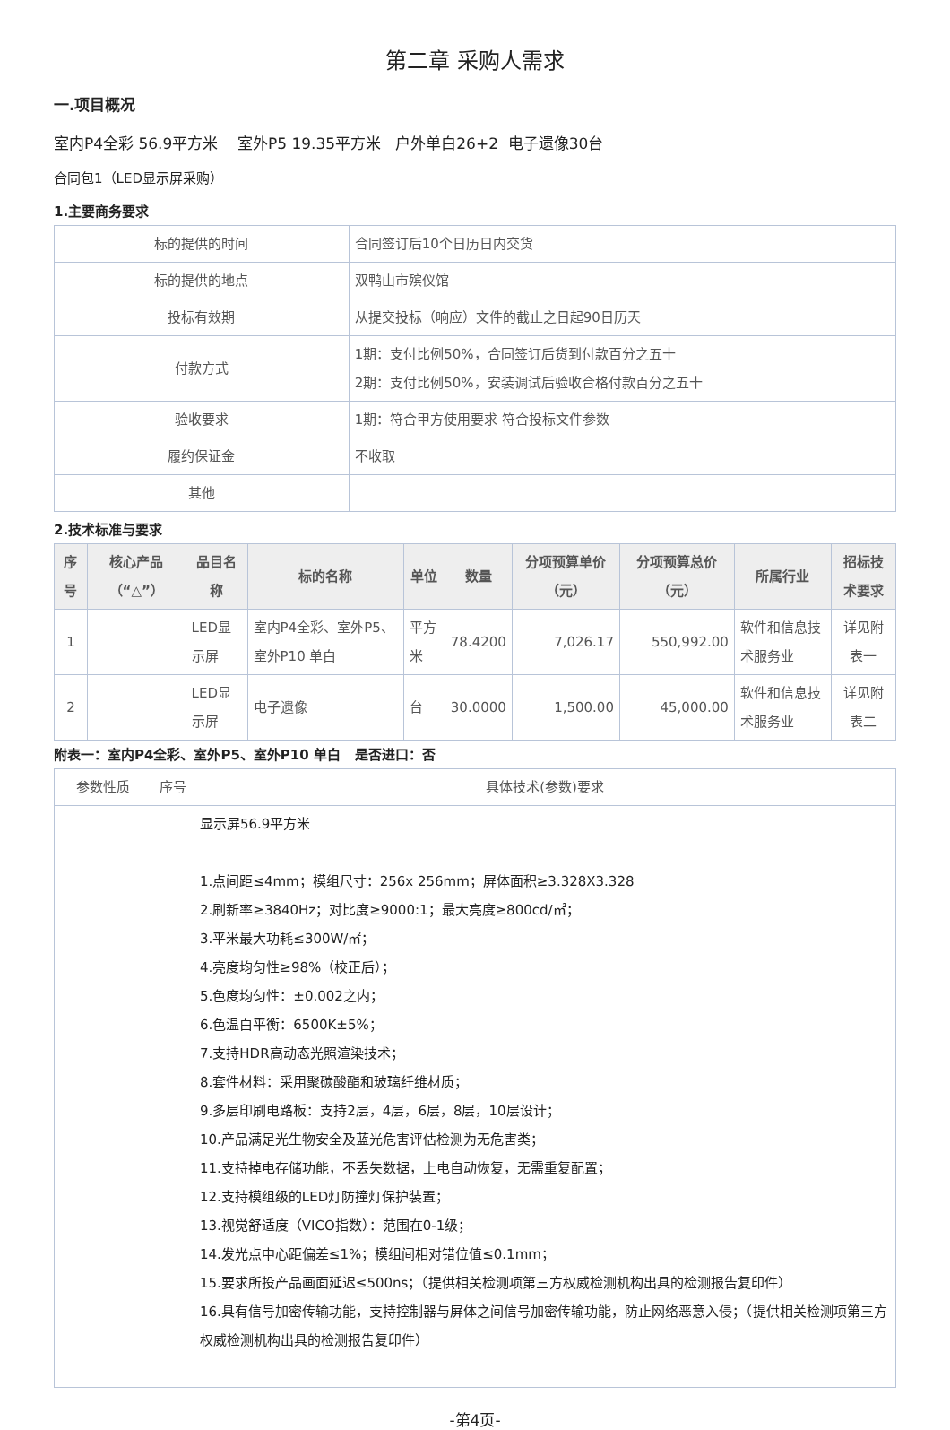第二章 采购人需求
一.项目概况
室内P4全彩 56.9平方米 室外P5 19.35平方米 户外单白26+2 电子遗像30台
合同包1（LED显示屏采购）
1.主要商务要求
| 标的提供的时间 | 合同签订后10个日历日内交货 |
| 标的提供的地点 | 双鸭山市殡仪馆 |
| 投标有效期 | 从提交投标（响应）文件的截止之日起90日历天 |
| 付款方式 | 1期：支付比例50%，合同签订后货到付款百分之五十 2期：支付比例50%，安装调试后验收合格付款百分之五十 |
| 验收要求 | 1期：符合甲方使用要求 符合投标文件参数 |
| 履约保证金 | 不收取 |
| 其他 | |
2.技术标准与要求
| 序号 | 核心产品（“△”） | 品目名称 | 标的名称 | 单位 | 数量 | 分项预算单价（元） | 分项预算总价（元） | 所属行业 | 招标技术要求 |
| --- | --- | --- | --- | --- | --- | --- | --- | --- | --- |
| 1 | | LED显示屏 | 室内P4全彩、室外P5、室外P10 单白 | 平方米 | 78.4200 | 7,026.17 | 550,992.00 | 软件和信息技术服务业 | 详见附表一 |
| 2 | | LED显示屏 | 电子遗像 | 台 | 30.0000 | 1,500.00 | 45,000.00 | 软件和信息技术服务业 | 详见附表二 |
附表一：室内P4全彩、室外P5、室外P10 单白 是否进口：否
| 参数性质 | 序号 | 具体技术(参数)要求 |
| | | 显示屏56.9平方米 1.点间距≤4mm；模组尺寸：256x 256mm；屏体面积≥3.328X3.328 2.刷新率≥3840Hz；对比度≥9000:1；最大亮度≥800cd/㎡； 3.平米最大功耗≤300W/㎡； 4.亮度均匀性≥98%（校正后）； 5.色度均匀性：±0.002之内； 6.色温白平衡：6500K±5%； 7.支持HDR高动态光照渲染技术； 8.套件材料：采用聚碳酸酯和玻璃纤维材质； 9.多层印刷电路板：支持2层，4层，6层，8层，10层设计； 10.产品满足光生物安全及蓝光危害评估检测为无危害类； 11.支持掉电存储功能，不丢失数据，上电自动恢复，无需重复配置； 12.支持模组级的LED灯防撞灯保护装置； 13.视觉舒适度（VICO指数）：范围在0-1级； 14.发光点中心距偏差≤1%；模组间相对错位值≤0.1mm； 15.要求所投产品画面延迟≤500ns；（提供相关检测项第三方权威检测机构出具的检测报告复印件） 16.具有信号加密传输功能，支持控制器与屏体之间信号加密传输功能，防止网络恶意入侵；（提供相关检测项第三方权威检测机构出具的检测报告复印件） |
-第4页-